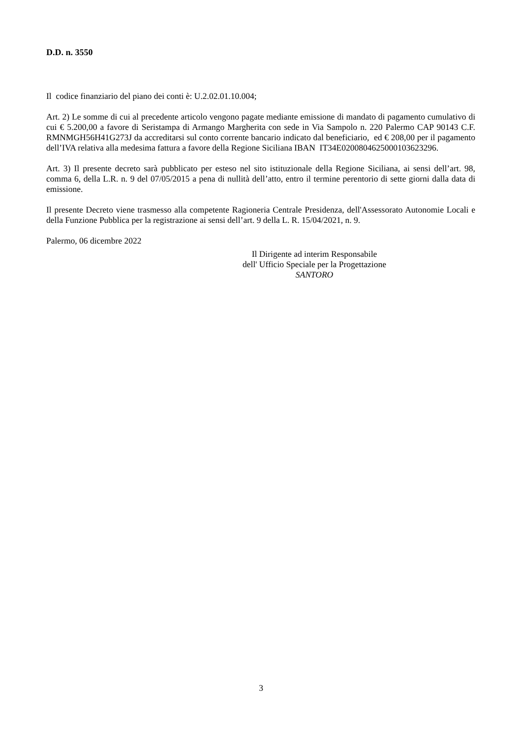D.D. n. 3550
Il codice finanziario del piano dei conti è: U.2.02.01.10.004;
Art. 2) Le somme di cui al precedente articolo vengono pagate mediante emissione di mandato di pagamento cumulativo di cui € 5.200,00 a favore di Seristampa di Armango Margherita con sede in Via Sampolo n. 220 Palermo CAP 90143 C.F. RMNMGH56H41G273J da accreditarsi sul conto corrente bancario indicato dal beneficiario, ed € 208,00 per il pagamento dell’IVA relativa alla medesima fattura a favore della Regione Siciliana IBAN IT34E0200804625000103623296.
Art. 3) Il presente decreto sarà pubblicato per esteso nel sito istituzionale della Regione Siciliana, ai sensi dell’art. 98, comma 6, della L.R. n. 9 del 07/05/2015 a pena di nullità dell’atto, entro il termine perentorio di sette giorni dalla data di emissione.
Il presente Decreto viene trasmesso alla competente Ragioneria Centrale Presidenza, dell'Assessorato Autonomie Locali e della Funzione Pubblica per la registrazione ai sensi dell’art. 9 della L. R. 15/04/2021, n. 9.
Palermo, 06 dicembre 2022
Il Dirigente ad interim Responsabile
dell' Ufficio Speciale per la Progettazione
SANTORO
3